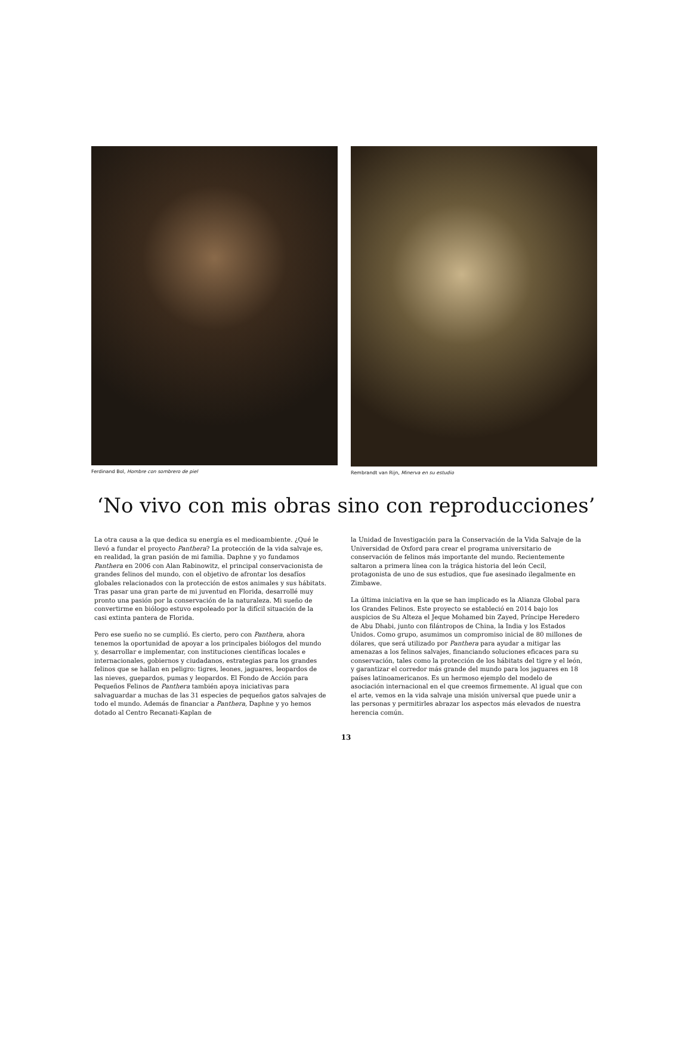Ferdinand Bol, Hombre con sombrero de piel Rembrandt van Rijn, Minerva en su estudio
‘No vivo con mis obras sino con reproducciones’
La otra causa a la que dedica su energía es el medioambiente. ¿Qué le llevó a fundar el proyecto Panthera? La protección de la vida salvaje es, en realidad, la gran pasión de mi familia. Daphne y yo fundamos Panthera en 2006 con Alan Rabinowitz, el principal conservacionista de grandes felinos del mundo, con el objetivo de afrontar los desafíos globales relacionados con la protección de estos animales y sus hábitats. Tras pasar una gran parte de mi juventud en Florida, desarrollé muy pronto una pasión por la conservación de la naturaleza. Mi sueño de convertirme en biólogo estuvo espoleado por la difícil situación de la casi extinta pantera de Florida.
Pero ese sueño no se cumplió. Es cierto, pero con Panthera, ahora tenemos la oportunidad de apoyar a los principales biólogos del mundo y, desarrollar e implementar, con instituciones científicas locales e internacionales, gobiernos y ciudadanos, estrategias para los grandes felinos que se hallan en peligro: tigres, leones, jaguares, leopardos de las nieves, guepardos, pumas y leopardos. El Fondo de Acción para Pequeños Felinos de Panthera también apoya iniciativas para salvaguardar a muchas de las 31 especies de pequeños gatos salvajes de todo el mundo. Además de financiar a Panthera, Daphne y yo hemos dotado al Centro Recanati-Kaplan de
la Unidad de Investigación para la Conservación de la Vida Salvaje de la Universidad de Oxford para crear el programa universitario de conservación de felinos más importante del mundo. Recientemente saltaron a primera línea con la trágica historia del león Cecil, protagonista de uno de sus estudios, que fue asesinado ilegalmente en Zimbawe.
La última iniciativa en la que se han implicado es la Alianza Global para los Grandes Felinos. Este proyecto se estableció en 2014 bajo los auspicios de Su Alteza el Jeque Mohamed bin Zayed, Príncipe Heredero de Abu Dhabi, junto con filántropos de China, la India y los Estados Unidos. Como grupo, asumimos un compromiso inicial de 80 millones de dólares, que será utilizado por Panthera para ayudar a mitigar las amenazas a los felinos salvajes, financiando soluciones eficaces para su conservación, tales como la protección de los hábitats del tigre y el león, y garantizar el corredor más grande del mundo para los jaguares en 18 países latinoamericanos. Es un hermoso ejemplo del modelo de asociación internacional en el que creemos firmemente. Al igual que con el arte, vemos en la vida salvaje una misión universal que puede unir a las personas y permitirles abrazar los aspectos más elevados de nuestra herencia común.
13